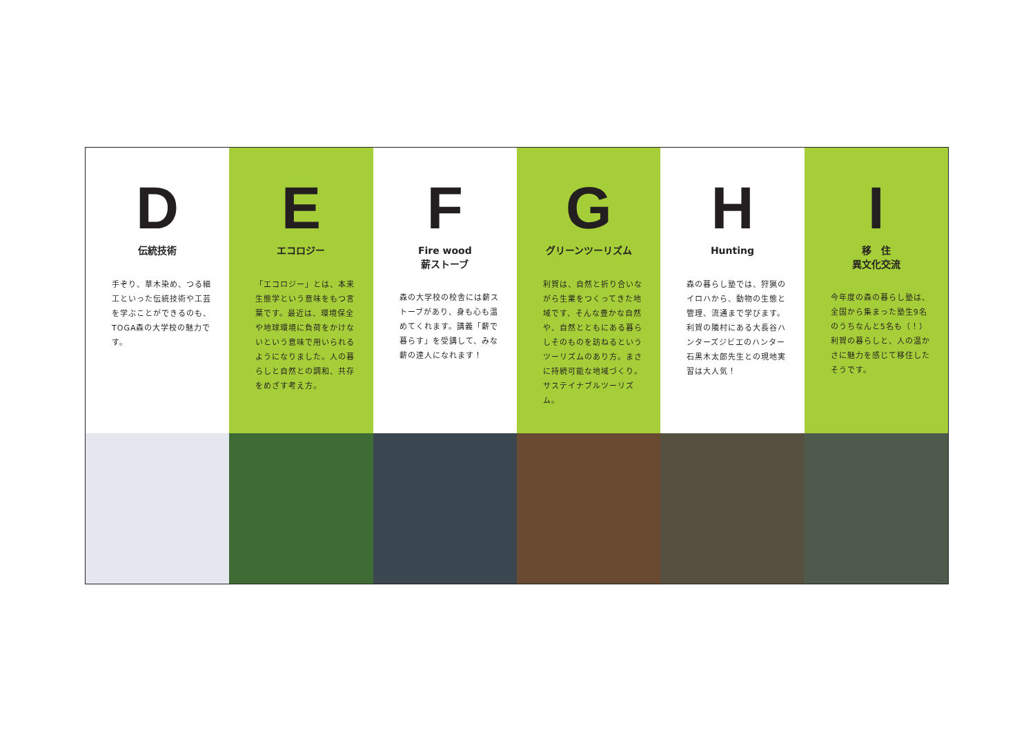D
伝統技術
手ぞり、草木染め、つる細工といった伝統技術や工芸を学ぶことができるのも、TOGA森の大学校の魅力です。
E
エコロジー
「エコロジー」とは、本来生態学という意味をもつ言葉です。最近は、環境保全や地球環境に負荷をかけないという意味で用いられるようになりました。人の暮らしと自然との調和、共存をめざす考え方。
F
Fire wood
薪ストーブ
森の大学校の校舎には薪ストーブがあり、身も心も温めてくれます。講義「薪で暮らす」を受講して、みな薪の達人になれます！
G
グリーンツーリズム
利賀は、自然と折り合いながら生業をつくってきた地域です、そんな豊かな自然や、自然とともにある暮らしそのものを訪ねるというツーリズムのあり方。まさに持続可能な地域づくり。サステイナブルツーリズム。
H
Hunting
森の暮らし塾では、狩猟のイロハから、動物の生態と管理、流通まで学びます。利賀の隣村にある大長谷ハンターズジビエのハンター石黒木太郎先生との現地実習は大人気！
I
移　住
異文化交流
今年度の森の暮らし塾は、全国から集まった塾生9名のうちなんと5名も（！）利賀の暮らしと、人の温かさに魅力を感じて移住したそうです。